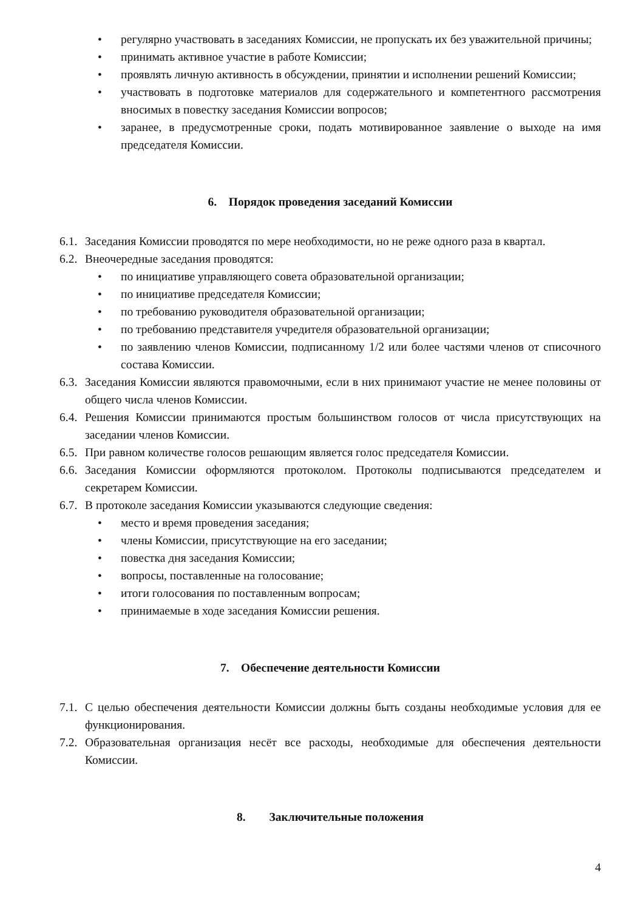• регулярно участвовать в заседаниях Комиссии, не пропускать их без уважительной причины;
• принимать активное участие в работе Комиссии;
• проявлять личную активность в обсуждении, принятии и исполнении решений Комиссии;
• участвовать в подготовке материалов для содержательного и компетентного рассмотрения вносимых в повестку заседания Комиссии вопросов;
• заранее, в предусмотренные сроки, подать мотивированное заявление о выходе на имя председателя Комиссии.
6. Порядок проведения заседаний Комиссии
6.1. Заседания Комиссии проводятся по мере необходимости, но не реже одного раза в квартал.
6.2. Внеочередные заседания проводятся:
• по инициативе управляющего совета образовательной организации;
• по инициативе председателя Комиссии;
• по требованию руководителя образовательной организации;
• по требованию представителя учредителя образовательной организации;
• по заявлению членов Комиссии, подписанному 1/2 или более частями членов от списочного состава Комиссии.
6.3. Заседания Комиссии являются правомочными, если в них принимают участие не менее половины от общего числа членов Комиссии.
6.4. Решения Комиссии принимаются простым большинством голосов от числа присутствующих на заседании членов Комиссии.
6.5. При равном количестве голосов решающим является голос председателя Комиссии.
6.6. Заседания Комиссии оформляются протоколом. Протоколы подписываются председателем и секретарем Комиссии.
6.7. В протоколе заседания Комиссии указываются следующие сведения:
• место и время проведения заседания;
• члены Комиссии, присутствующие на его заседании;
• повестка дня заседания Комиссии;
• вопросы, поставленные на голосование;
• итоги голосования по поставленным вопросам;
• принимаемые в ходе заседания Комиссии решения.
7. Обеспечение деятельности Комиссии
7.1. С целью обеспечения деятельности Комиссии должны быть созданы необходимые условия для ее функционирования.
7.2. Образовательная организация несёт все расходы, необходимые для обеспечения деятельности Комиссии.
8. Заключительные положения
4